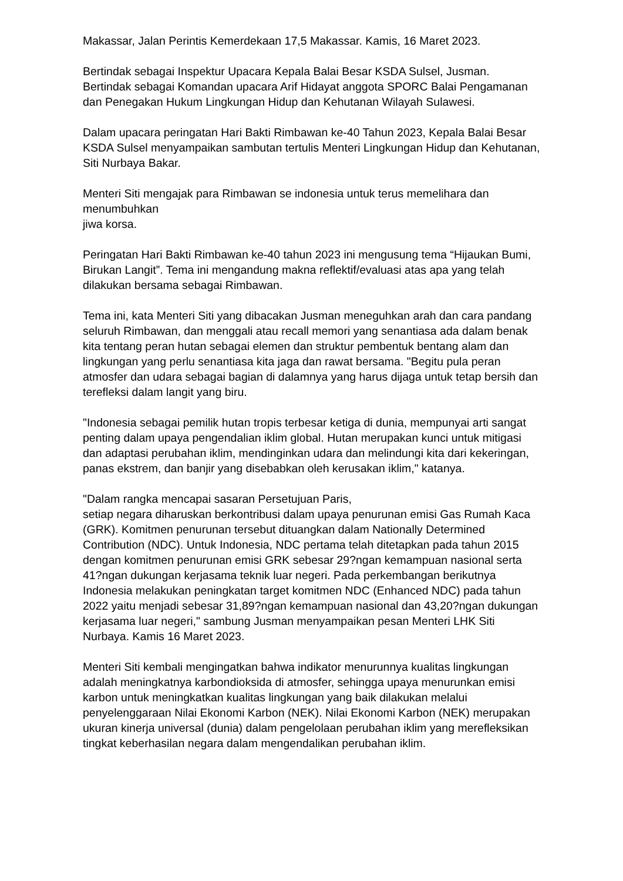Makassar, Jalan Perintis Kemerdekaan 17,5 Makassar. Kamis, 16 Maret 2023.
Bertindak sebagai Inspektur Upacara Kepala Balai Besar KSDA Sulsel, Jusman. Bertindak sebagai Komandan upacara Arif Hidayat anggota SPORC Balai Pengamanan dan Penegakan Hukum Lingkungan Hidup dan Kehutanan Wilayah Sulawesi.
Dalam upacara peringatan Hari Bakti Rimbawan ke-40 Tahun 2023, Kepala Balai Besar KSDA Sulsel menyampaikan sambutan tertulis Menteri Lingkungan Hidup dan Kehutanan, Siti Nurbaya Bakar.
Menteri Siti mengajak para Rimbawan se indonesia untuk terus memelihara dan menumbuhkan
jiwa korsa.
Peringatan Hari Bakti Rimbawan ke-40 tahun 2023 ini mengusung tema “Hijaukan Bumi, Birukan Langit”. Tema ini mengandung makna reflektif/evaluasi atas apa yang telah dilakukan bersama sebagai Rimbawan.
Tema ini, kata Menteri Siti yang dibacakan Jusman meneguhkan arah dan cara pandang seluruh Rimbawan, dan menggali atau recall memori yang senantiasa ada dalam benak kita tentang peran hutan sebagai elemen dan struktur pembentuk bentang alam dan lingkungan yang perlu senantiasa kita jaga dan rawat bersama. "Begitu pula peran atmosfer dan udara sebagai bagian di dalamnya yang harus dijaga untuk tetap bersih dan terefleksi dalam langit yang biru.
"Indonesia sebagai pemilik hutan tropis terbesar ketiga di dunia, mempunyai arti sangat penting dalam upaya pengendalian iklim global. Hutan merupakan kunci untuk mitigasi dan adaptasi perubahan iklim, mendinginkan udara dan melindungi kita dari kekeringan, panas ekstrem, dan banjir yang disebabkan oleh kerusakan iklim," katanya.
"Dalam rangka mencapai sasaran Persetujuan Paris,
setiap negara diharuskan berkontribusi dalam upaya penurunan emisi Gas Rumah Kaca (GRK). Komitmen penurunan tersebut dituangkan dalam Nationally Determined Contribution (NDC). Untuk Indonesia, NDC pertama telah ditetapkan pada tahun 2015 dengan komitmen penurunan emisi GRK sebesar 29?ngan kemampuan nasional serta 41?ngan dukungan kerjasama teknik luar negeri. Pada perkembangan berikutnya Indonesia melakukan peningkatan target komitmen NDC (Enhanced NDC) pada tahun 2022 yaitu menjadi sebesar 31,89?ngan kemampuan nasional dan 43,20?ngan dukungan kerjasama luar negeri," sambung Jusman menyampaikan pesan Menteri LHK Siti Nurbaya. Kamis 16 Maret 2023.
Menteri Siti kembali mengingatkan bahwa indikator menurunnya kualitas lingkungan adalah meningkatnya karbondioksida di atmosfer, sehingga upaya menurunkan emisi karbon untuk meningkatkan kualitas lingkungan yang baik dilakukan melalui penyelenggaraan Nilai Ekonomi Karbon (NEK). Nilai Ekonomi Karbon (NEK) merupakan ukuran kinerja universal (dunia) dalam pengelolaan perubahan iklim yang merefleksikan tingkat keberhasilan negara dalam mengendalikan perubahan iklim.